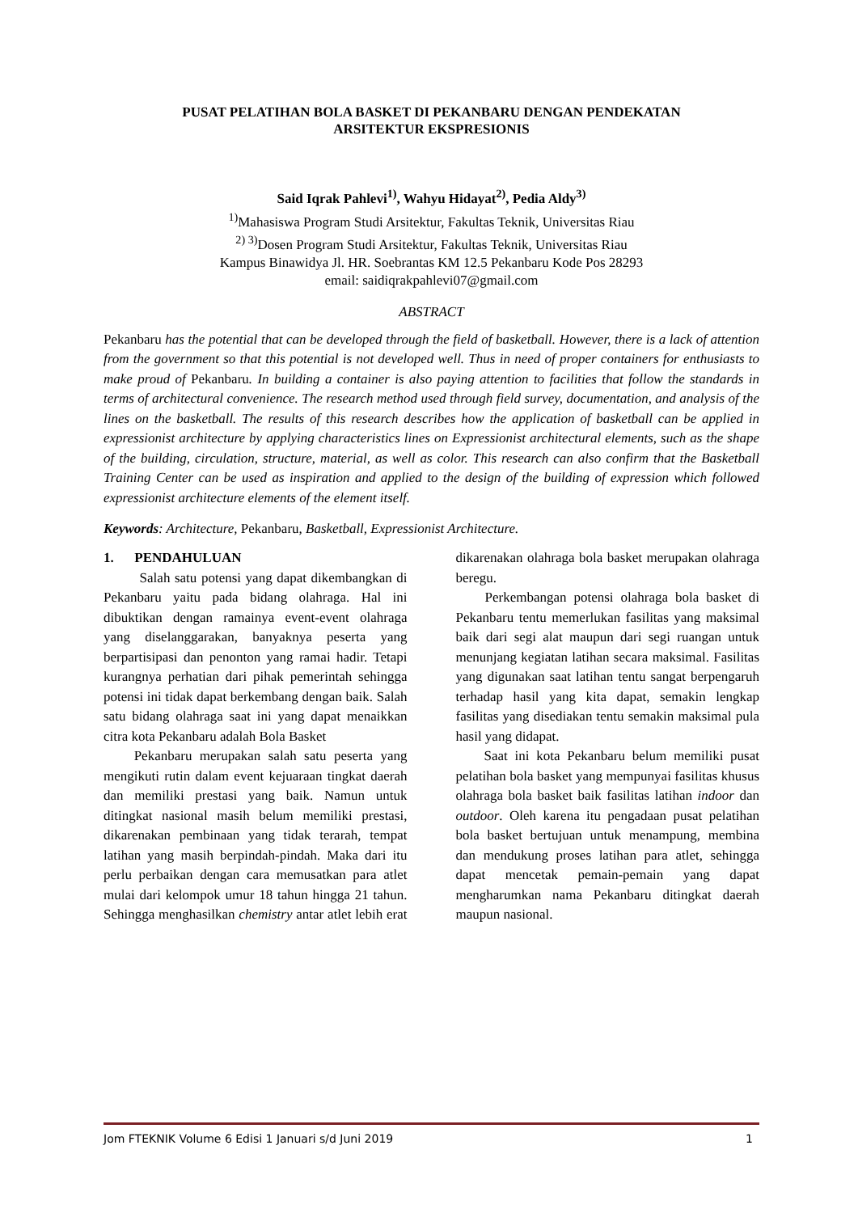PUSAT PELATIHAN BOLA BASKET DI PEKANBARU DENGAN PENDEKATAN
ARSITEKTUR EKSPRESIONIS
Said Iqrak Pahlevi<sup>1)</sup>, Wahyu Hidayat<sup>2)</sup>, Pedia Aldy<sup>3)</sup>
<sup>1)</sup> Mahasiswa Program Studi Arsitektur, Fakultas Teknik, Universitas Riau
<sup>2) 3)</sup>Dosen Program Studi Arsitektur, Fakultas Teknik, Universitas Riau
Kampus Binawidya Jl. HR. Soebrantas KM 12.5 Pekanbaru Kode Pos 28293
email: saidiqrakpahlevi07@gmail.com
ABSTRACT
Pekanbaru has the potential that can be developed through the field of basketball. However, there is a lack of attention from the government so that this potential is not developed well. Thus in need of proper containers for enthusiasts to make proud of Pekanbaru. In building a container is also paying attention to facilities that follow the standards in terms of architectural convenience. The research method used through field survey, documentation, and analysis of the lines on the basketball. The results of this research describes how the application of basketball can be applied in expressionist architecture by applying characteristics lines on Expressionist architectural elements, such as the shape of the building, circulation, structure, material, as well as color. This research can also confirm that the Basketball Training Center can be used as inspiration and applied to the design of the building of expression which followed expressionist architecture elements of the element itself.
Keywords: Architecture, Pekanbaru, Basketball, Expressionist Architecture.
1. PENDAHULUAN
Salah satu potensi yang dapat dikembangkan di Pekanbaru yaitu pada bidang olahraga. Hal ini dibuktikan dengan ramainya event-event olahraga yang diselanggarakan, banyaknya peserta yang berpartisipasi dan penonton yang ramai hadir. Tetapi kurangnya perhatian dari pihak pemerintah sehingga potensi ini tidak dapat berkembang dengan baik. Salah satu bidang olahraga saat ini yang dapat menaikkan citra kota Pekanbaru adalah Bola Basket
Pekanbaru merupakan salah satu peserta yang mengikuti rutin dalam event kejuaraan tingkat daerah dan memiliki prestasi yang baik. Namun untuk ditingkat nasional masih belum memiliki prestasi, dikarenakan pembinaan yang tidak terarah, tempat latihan yang masih berpindah-pindah. Maka dari itu perlu perbaikan dengan cara memusatkan para atlet mulai dari kelompok umur 18 tahun hingga 21 tahun. Sehingga menghasilkan chemistry antar atlet lebih erat dikarenakan olahraga bola basket merupakan olahraga beregu.
Perkembangan potensi olahraga bola basket di Pekanbaru tentu memerlukan fasilitas yang maksimal baik dari segi alat maupun dari segi ruangan untuk menunjang kegiatan latihan secara maksimal. Fasilitas yang digunakan saat latihan tentu sangat berpengaruh terhadap hasil yang kita dapat, semakin lengkap fasilitas yang disediakan tentu semakin maksimal pula hasil yang didapat.
Saat ini kota Pekanbaru belum memiliki pusat pelatihan bola basket yang mempunyai fasilitas khusus olahraga bola basket baik fasilitas latihan indoor dan outdoor. Oleh karena itu pengadaan pusat pelatihan bola basket bertujuan untuk menampung, membina dan mendukung proses latihan para atlet, sehingga dapat mencetak pemain-pemain yang dapat mengharumkan nama Pekanbaru ditingkat daerah maupun nasional.
Jom FTEKNIK Volume 6 Edisi 1 Januari s/d Juni 2019 1